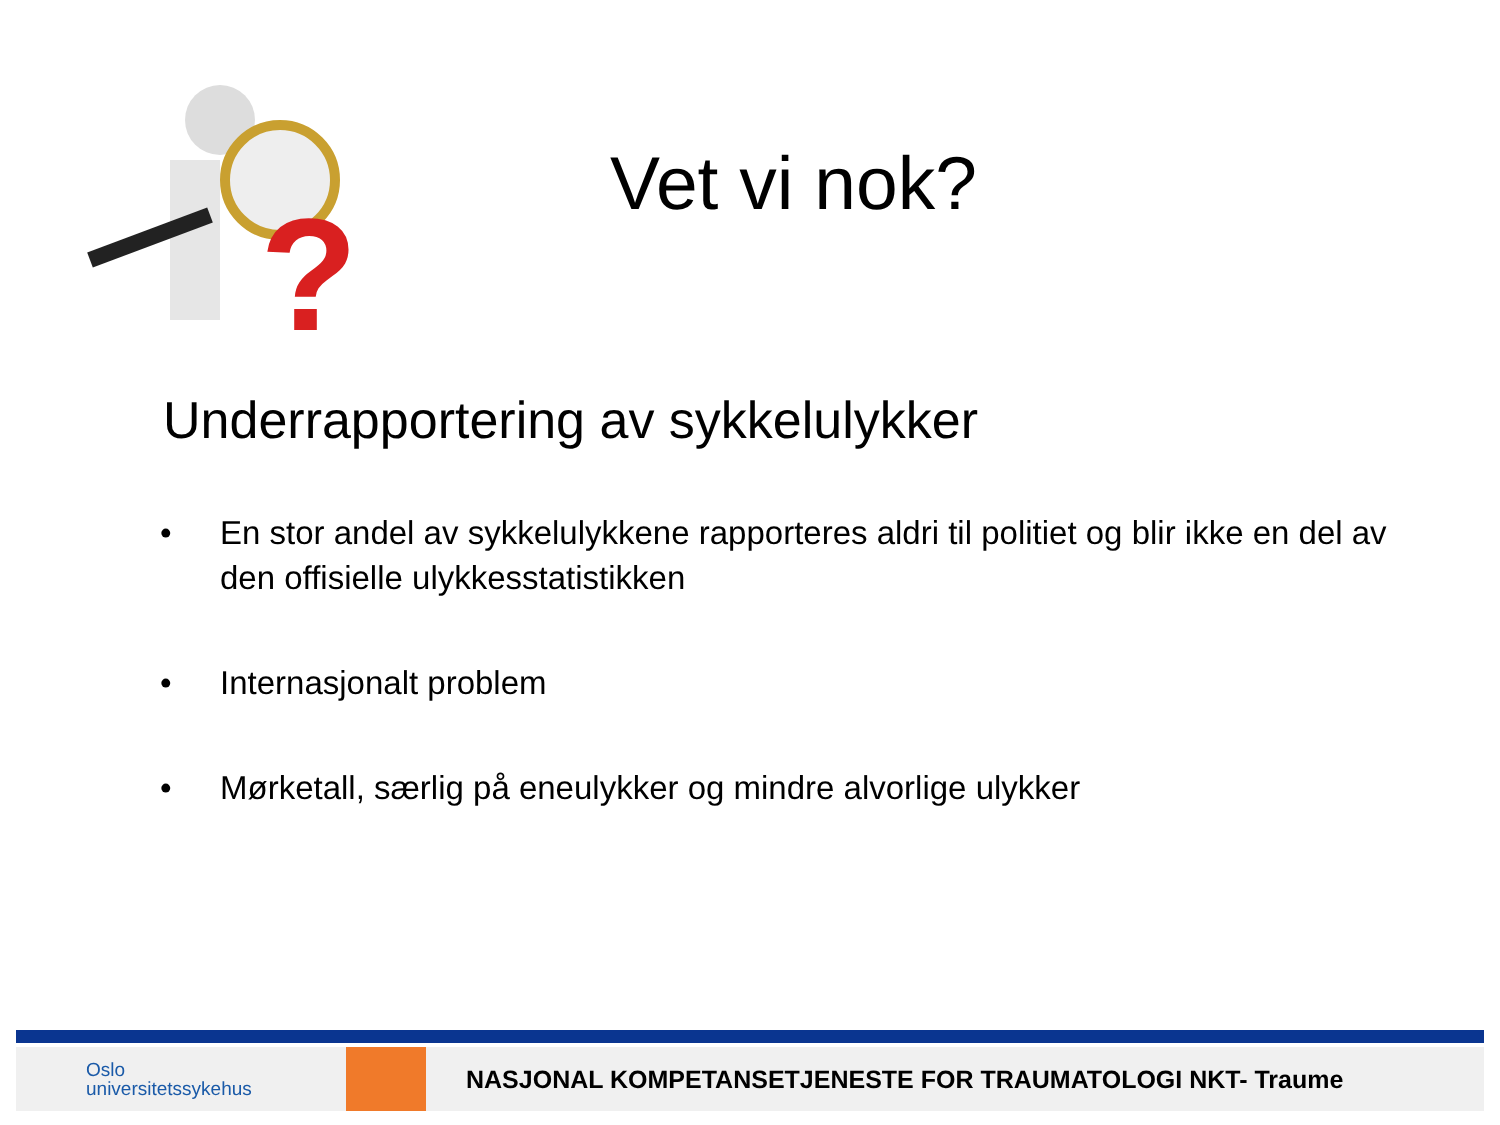?
Vet vi nok?
Underrapportering av sykkelulykker
• En stor andel av sykkelulykkene rapporteres aldri til politiet og blir ikke en del av den offisielle ulykkesstatistikken
• Internasjonalt problem
• Mørketall, særlig på eneulykker og mindre alvorlige ulykker
Oslo
universitetssykehus
NASJONAL KOMPETANSETJENESTE FOR TRAUMATOLOGI NKT- Traume